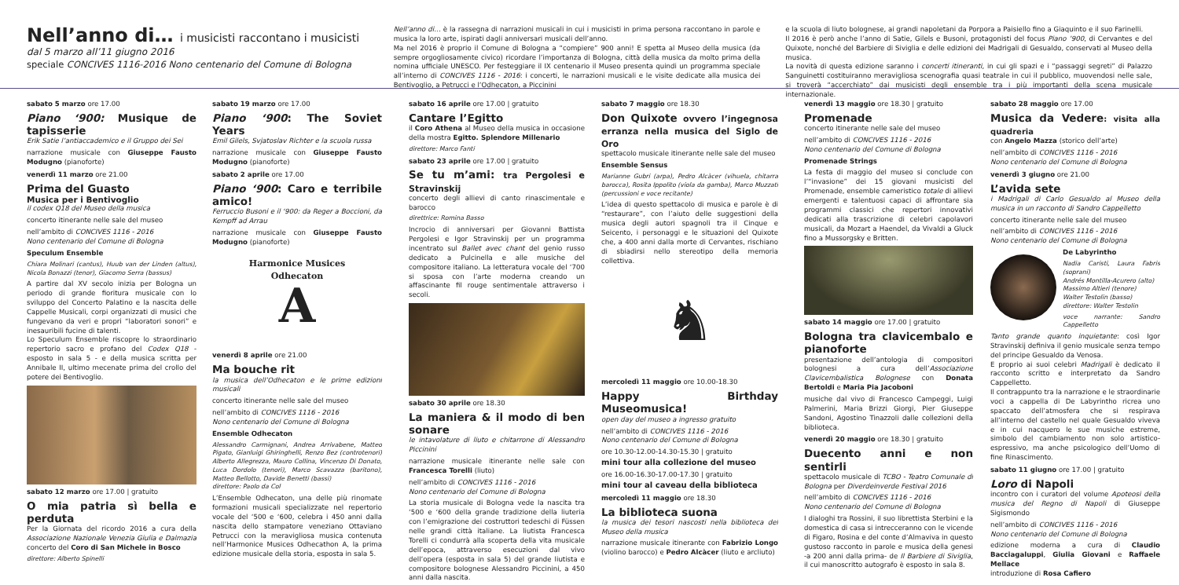Nell’anno di… i musicisti raccontano i musicisti
dal 5 marzo all’11 giugno 2016
speciale CONCIVES 1116-2016 Nono centenario del Comune di Bologna
Nell’anno di… è la rassegna di narrazioni musicali in cui i musicisti in prima persona raccontano in parole e musica la loro arte, ispirati dagli anniversari musicali dell’anno.
Ma nel 2016 è proprio il Comune di Bologna a “compiere” 900 anni! E spetta al Museo della musica (da sempre orgogliosamente civico) ricordare l’importanza di Bologna, città della musica da molto prima della nomina ufficiale UNESCO. Per festeggiare il IX centenario il Museo presenta quindi un programma speciale all’interno di CONCIVES 1116 - 2016: i concerti, le narrazioni musicali e le visite dedicate alla musica dei Bentivoglio, a Petrucci e l’Odhecaton, a Piccinini
e la scuola di liuto bolognese, ai grandi napoletani da Porpora a Paisiello fino a Giaquinto e il suo Farinelli.
Il 2016 è però anche l’anno di Satie, Gilels e Busoni, protagonisti del focus Piano ’900, di Cervantes e del Quixote, nonché del Barbiere di Siviglia e delle edizioni dei Madrigali di Gesualdo, conservati al Museo della musica.
La novità di questa edizione saranno i concerti itineranti, in cui gli spazi e i “passaggi segreti” di Palazzo Sanguinetti costituiranno meravigliosa scenografia quasi teatrale in cui il pubblico, muovendosi nelle sale, si troverà “accerchiato” dai musicisti degli ensemble tra i più importanti della scena musicale internazionale.
sabato 5 marzo ore 17.00
Piano ‘900: Musique de tapisserie
Erik Satie l’antiaccademico e il Gruppo dei Sei
narrazione musicale con Giuseppe Fausto Modugno (pianoforte)
venerdì 11 marzo ore 21.00
Prima del Guasto
Musica per i Bentivoglio
il codex Q18 del Museo della musica
concerto itinerante nelle sale del museo
nell’ambito di CONCIVES 1116 - 2016
Nono centenario del Comune di Bologna
Speculum Ensemble
Chiara Molinari (cantus), Huub van der Linden (altus), Nicola Bonazzi (tenor), Giacomo Serra (bassus)
A partire dal XV secolo inizia per Bologna un periodo di grande fioritura musicale con lo sviluppo del Concerto Palatino e la nascita delle Cappelle Musicali, corpi organizzati di musici che fungevano da veri e propri “laboratori sonori” e inesauribili fucine di talenti.
Lo Speculum Ensemble riscopre lo straordinario repertorio sacro e profano del Codex Q18 - esposto in sala 5 - e della musica scritta per Annibale II, ultimo mecenate prima del crollo del potere dei Bentivoglio.
sabato 12 marzo ore 17.00 | gratuito
O mia patria sì bella e perduta
Per la Giornata del ricordo 2016 a cura della Associazione Nazionale Venezia Giulia e Dalmazia concerto del Coro di San Michele in Bosco
direttore: Alberto Spinelli
sabato 19 marzo ore 17.00
Piano ‘900: The Soviet Years
Emil Gilels, Svjatoslav Richter e la scuola russa
narrazione musicale con Giuseppe Fausto Modugno (pianoforte)
sabato 2 aprile ore 17.00
Piano ‘900: Caro e terribile amico!
Ferruccio Busoni e il ‘900: da Reger a Boccioni, da Kempff ad Arrau
narrazione musicale con Giuseppe Fausto Modugno (pianoforte)
Harmonice Musices
Odhecaton
A
venerdì 8 aprile ore 21.00
Ma bouche rit
la musica dell’Odhecaton e le prime edizioni musicali
concerto itinerante nelle sale del museo
nell’ambito di CONCIVES 1116 - 2016
Nono centenario del Comune di Bologna
Ensemble Odhecaton
Alessandro Carmignani, Andrea Arrivabene, Matteo Pigato, Gianluigi Ghiringhelli, Renzo Bez (controtenori) Alberto Allegrezza, Mauro Collina, Vincenzo Di Donato, Luca Dordolo (tenori), Marco Scavazza (baritono), Matteo Bellotto, Davide Benetti (bassi)
direttore: Paolo da Col
L’Ensemble Odhecaton, una delle più rinomate formazioni musicali specializzate nel repertorio vocale del ‘500 e ‘600, celebra i 450 anni dalla nascita dello stampatore veneziano Ottaviano Petrucci con la meravigliosa musica contenuta nell’Harmonice Musices Odhecathon A, la prima edizione musicale della storia, esposta in sala 5.
sabato 16 aprile ore 17.00 | gratuito
Cantare l’Egitto
il Coro Athena al Museo della musica in occasione della mostra Egitto. Splendore Millenario
direttore: Marco Fanti
sabato 23 aprile ore 17.00 | gratuito
Se tu m’ami: tra Pergolesi e Stravinskij
concerto degli allievi di canto rinascimentale e barocco
direttrice: Romina Basso
Incrocio di anniversari per Giovanni Battista Pergolesi e Igor Stravinskij per un programma incentrato sul Ballet avec chant del genio russo dedicato a Pulcinella e alle musiche del compositore italiano. La letteratura vocale del ‘700 si sposa con l’arte moderna creando un affascinante fil rouge sentimentale attraverso i secoli.
sabato 30 aprile ore 18.30
La maniera & il modo di ben sonare
le intavolature di liuto e chitarrone di Alessandro Piccinini
narrazione musicale itinerante nelle sale con Francesca Torelli (liuto)
nell’ambito di CONCIVES 1116 - 2016
Nono centenario del Comune di Bologna
La storia musicale di Bologna vede la nascita tra ‘500 e ‘600 della grande tradizione della liuteria con l’emigrazione dei costruttori tedeschi di Füssen nelle grandi città italiane. La liutista Francesca Torelli ci condurrà alla scoperta della vita musicale dell’epoca, attraverso esecuzioni dal vivo dell’opera (esposta in sala 5) del grande liutista e compositore bolognese Alessandro Piccinini, a 450 anni dalla nascita.
sabato 7 maggio ore 18.30
Don Quixote ovvero l’ingegnosa erranza nella musica del Siglo de Oro
spettacolo musicale itinerante nelle sale del museo
Ensemble Sensus
Marianne Gubri (arpa), Pedro Alcàcer (vihuela, chitarra barocca), Rosita Ippolito (viola da gamba), Marco Muzzati (percussioni e voce recitante)
L’idea di questo spettacolo di musica e parole è di “restaurare”, con l’aiuto delle suggestioni della musica degli autori spagnoli tra il Cinque e Seicento, i personaggi e le situazioni del Quixote che, a 400 anni dalla morte di Cervantes, rischiano di sbiadirsi nello stereotipo della memoria collettiva.
♞
mercoledì 11 maggio ore 10.00-18.30
Happy Birthday Museomusica!
open day del museo a ingresso gratuito
nell’ambito di CONCIVES 1116 - 2016
Nono centenario del Comune di Bologna
ore 10.30-12.00-14.30-15.30 | gratuito
mini tour alla collezione del museo
ore 16.00-16.30-17.00-17.30 | gratuito
mini tour al caveau della biblioteca
mercoledì 11 maggio ore 18.30
La biblioteca suona
la musica dei tesori nascosti nella biblioteca del Museo della musica
narrazione musicale itinerante con Fabrizio Longo (violino barocco) e Pedro Alcàcer (liuto e arcliuto)
venerdì 13 maggio ore 18.30 | gratuito
Promenade
concerto itinerante nelle sale del museo
nell’ambito di CONCIVES 1116 - 2016
Nono centenario del Comune di Bologna
Promenade Strings
La festa di maggio del museo si conclude con l’“invasione” dei 15 giovani musicisti del Promenade, ensemble cameristico totale di allievi emergenti e talentuosi capaci di affrontare sia programmi classici che repertori innovativi dedicati alla trascrizione di celebri capolavori musicali, da Mozart a Haendel, da Vivaldi a Gluck fino a Mussorgsky e Britten.
sabato 14 maggio ore 17.00 | gratuito
Bologna tra clavicembalo e pianoforte
presentazione dell’antologia di compositori bolognesi a cura dell’Associazione Clavicembalistica Bolognese con Donata Bertoldi e Maria Pia Jacoboni
musiche dal vivo di Francesco Campeggi, Luigi Palmerini, Maria Brizzi Giorgi, Pier Giuseppe Sandoni, Agostino Tinazzoli dalle collezioni della biblioteca.
venerdì 20 maggio ore 18.30 | gratuito
Duecento anni e non sentirli
spettacolo musicale di TCBO - Teatro Comunale di Bologna per Diverdeinverde Festival 2016
nell’ambito di CONCIVES 1116 - 2016
Nono centenario del Comune di Bologna
I dialoghi tra Rossini, il suo librettista Sterbini e la domestica di casa si intrecceranno con le vicende di Figaro, Rosina e del conte d’Almaviva in questo gustoso racconto in parole e musica della genesi -a 200 anni dalla prima- de Il Barbiere di Siviglia, il cui manoscritto autografo è esposto in sala 8.
sabato 28 maggio ore 17.00
Musica da Vedere: visita alla quadreria
con Angelo Mazza (storico dell’arte)
nell’ambito di CONCIVES 1116 - 2016
Nono centenario del Comune di Bologna
venerdì 3 giugno ore 21.00
L’avida sete
i Madrigali di Carlo Gesualdo al Museo della musica in un racconto di Sandro Cappelletto
concerto itinerante nelle sale del museo
nell’ambito di CONCIVES 1116 - 2016
Nono centenario del Comune di Bologna
De Labyrintho
Nadia Caristi, Laura Fabris (soprani)
Andrés Montilla-Acurero (alto)
Massimo Altieri (tenore)
Walter Testolin (basso)
direttore: Walter Testolin
voce narrante: Sandro Cappelletto
Tanto grande quanto inquietante: così Igor Stravinskij definiva il genio musicale senza tempo del principe Gesualdo da Venosa.
E proprio ai suoi celebri Madrigali è dedicato il racconto scritto e interpretato da Sandro Cappelletto.
Il contrappunto tra la narrazione e le straordinarie voci a cappella di De Labyrintho ricrea uno spaccato dell’atmosfera che si respirava all’interno del castello nel quale Gesualdo viveva e in cui nacquero le sue musiche estreme, simbolo del cambiamento non solo artistico-espressivo, ma anche psicologico dell’Uomo di fine Rinascimento.
sabato 11 giugno ore 17.00 | gratuito
Loro di Napoli
incontro con i curatori del volume Apoteosi della musica del Regno di Napoli di Giuseppe Sigismondo
nell’ambito di CONCIVES 1116 - 2016
Nono centenario del Comune di Bologna
edizione moderna a cura di Claudio Bacciagaluppi, Giulia Giovani e Raffaele Mellace
introduzione di Rosa Cafiero